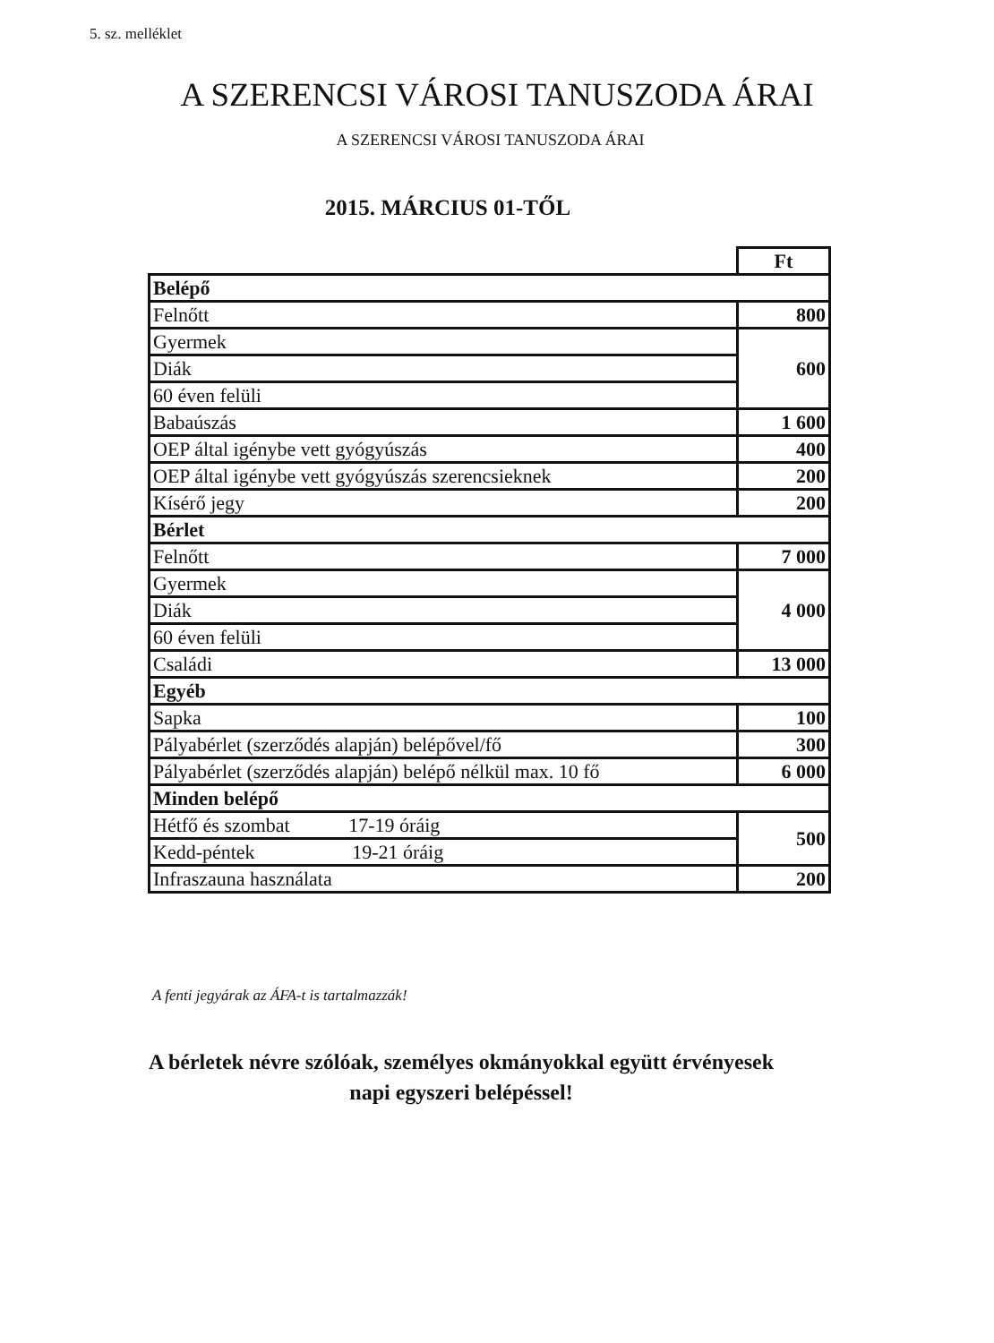5. sz. melléklet
A SZERENCSI VÁROSI TANUSZODA ÁRAI
A SZERENCSI VÁROSI TANUSZODA ÁRAI
2015. MÁRCIUS 01-TŐL
| | Ft |
| Belépő | |
| Felnőtt | 800 |
| Gyermek | 600 |
| Diák | |
| 60 éven felüli | |
| Babaúszás | 1 600 |
| OEP által igénybe vett gyógyúszás | 400 |
| OEP által igénybe vett gyógyúszás szerencsieknek | 200 |
| Kísérő jegy | 200 |
| Bérlet | |
| Felnőtt | 7 000 |
| Gyermek | 4 000 |
| Diák | |
| 60 éven felüli | |
| Családi | 13 000 |
| Egyéb | |
| Sapka | 100 |
| Pályabérlet (szerződés alapján) belépővel/fő | 300 |
| Pályabérlet (szerződés alapján) belépő nélkül max. 10 fő | 6 000 |
| Minden belépő | |
| Hétfő és szombat 17-19 óráig | 500 |
| Kedd-péntek 19-21 óráig | |
| Infraszauna használata | 200 |
A fenti jegyárak az ÁFA-t is tartalmazzák!
A bérletek névre szólóak, személyes okmányokkal együtt érvényesek
napi egyszeri belépéssel!